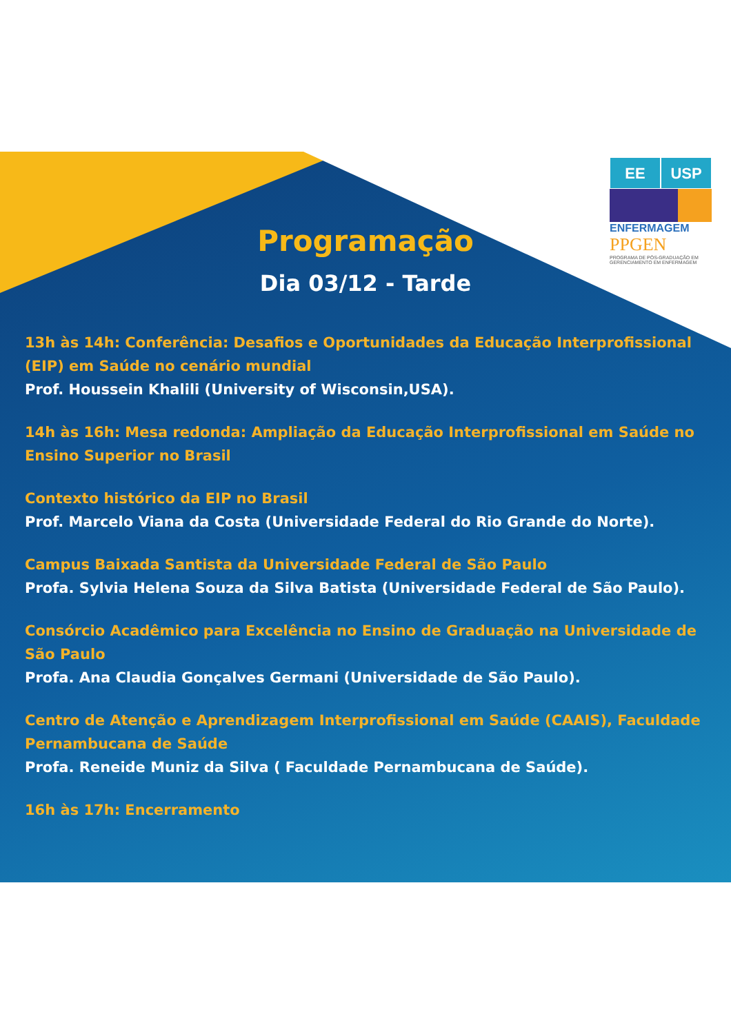EE USP
ENFERMAGEM
PPGEN
PROGRAMA DE PÓS-GRADUAÇÃO EM GERENCIAMENTO EM ENFERMAGEM
Programação
Dia 03/12 - Tarde
13h às 14h: Conferência: Desafios e Oportunidades da Educação Interprofissional (EIP) em Saúde no cenário mundial
Prof. Houssein Khalili (University of Wisconsin,USA).
14h às 16h: Mesa redonda: Ampliação da Educação Interprofissional em Saúde no Ensino Superior no Brasil
Contexto histórico da EIP no Brasil
Prof. Marcelo Viana da Costa (Universidade Federal do Rio Grande do Norte).
Campus Baixada Santista da Universidade Federal de São Paulo
Profa. Sylvia Helena Souza da Silva Batista (Universidade Federal de São Paulo).
Consórcio Acadêmico para Excelência no Ensino de Graduação na Universidade de São Paulo
Profa. Ana Claudia Gonçalves Germani (Universidade de São Paulo).
Centro de Atenção e Aprendizagem Interprofissional em Saúde (CAAIS), Faculdade Pernambucana de Saúde
Profa. Reneide Muniz da Silva ( Faculdade Pernambucana de Saúde).
16h às 17h: Encerramento